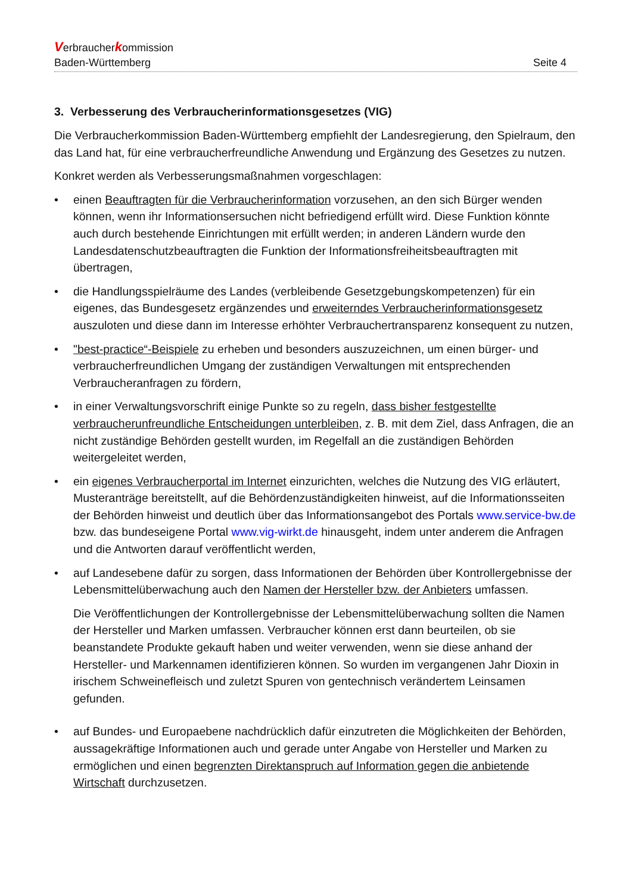Verbraucherkommission
Baden-Württemberg Seite 4
3. Verbesserung des Verbraucherinformationsgesetzes (VIG)
Die Verbraucherkommission Baden-Württemberg empfiehlt der Landesregierung, den Spielraum, den das Land hat, für eine verbraucherfreundliche Anwendung und Ergänzung des Gesetzes zu nutzen.
Konkret werden als Verbesserungsmaßnahmen vorgeschlagen:
• einen Beauftragten für die Verbraucherinformation vorzusehen, an den sich Bürger wenden können, wenn ihr Informationsersuchen nicht befriedigend erfüllt wird. Diese Funktion könnte auch durch bestehende Einrichtungen mit erfüllt werden; in anderen Ländern wurde den Landesdatenschutzbeauftragten die Funktion der Informationsfreiheitsbeauftragten mit übertragen,
• die Handlungsspielräume des Landes (verbleibende Gesetzgebungskompetenzen) für ein eigenes, das Bundesgesetz ergänzendes und erweiterndes Verbraucherinformationsgesetz auszuloten und diese dann im Interesse erhöhter Verbrauchertransparenz konsequent zu nutzen,
• "best-practice“-Beispiele zu erheben und besonders auszuzeichnen, um einen bürger- und verbraucherfreundlichen Umgang der zuständigen Verwaltungen mit entsprechenden Verbraucheranfragen zu fördern,
• in einer Verwaltungsvorschrift einige Punkte so zu regeln, dass bisher festgestellte verbraucherunfreundliche Entscheidungen unterbleiben, z. B. mit dem Ziel, dass Anfragen, die an nicht zuständige Behörden gestellt wurden, im Regelfall an die zuständigen Behörden weitergeleitet werden,
• ein eigenes Verbraucherportal im Internet einzurichten, welches die Nutzung des VIG erläutert, Musteranträge bereitstellt, auf die Behördenzuständigkeiten hinweist, auf die Informationsseiten der Behörden hinweist und deutlich über das Informationsangebot des Portals www.service-bw.de bzw. das bundeseigene Portal www.vig-wirkt.de hinausgeht, indem unter anderem die Anfragen und die Antworten darauf veröffentlicht werden,
• auf Landesebene dafür zu sorgen, dass Informationen der Behörden über Kontrollergebnisse der Lebensmittelüberwachung auch den Namen der Hersteller bzw. der Anbieters umfassen.
Die Veröffentlichungen der Kontrollergebnisse der Lebensmittelüberwachung sollten die Namen der Hersteller und Marken umfassen. Verbraucher können erst dann beurteilen, ob sie beanstandete Produkte gekauft haben und weiter verwenden, wenn sie diese anhand der Hersteller- und Markennamen identifizieren können. So wurden im vergangenen Jahr Dioxin in irischem Schweinefleisch und zuletzt Spuren von gentechnisch verändertem Leinsamen gefunden.
• auf Bundes- und Europaebene nachdrücklich dafür einzutreten die Möglichkeiten der Behörden, aussagekräftige Informationen auch und gerade unter Angabe von Hersteller und Marken zu ermöglichen und einen begrenzten Direktanspruch auf Information gegen die anbietende Wirtschaft durchzusetzen.